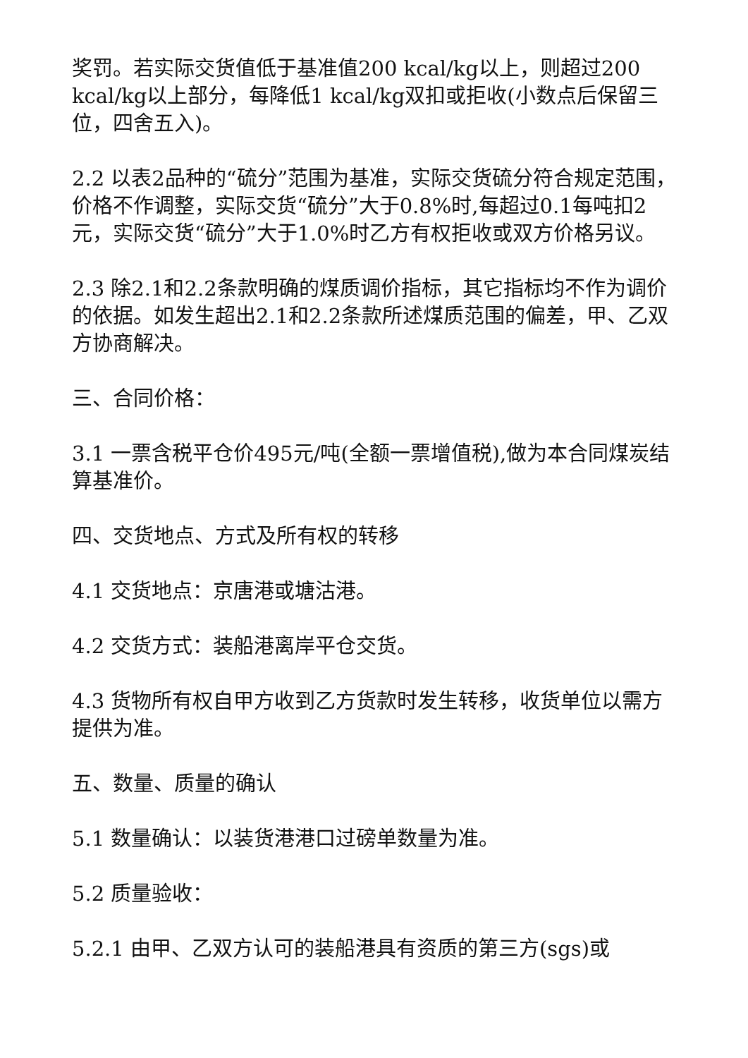奖罚。若实际交货值低于基准值200 kcal/kg以上，则超过200 kcal/kg以上部分，每降低1 kcal/kg双扣或拒收(小数点后保留三位，四舍五入)。
2.2 以表2品种的“硫分”范围为基准，实际交货硫分符合规定范围，价格不作调整，实际交货“硫分”大于0.8%时,每超过0.1每吨扣2元，实际交货“硫分”大于1.0%时乙方有权拒收或双方价格另议。
2.3 除2.1和2.2条款明确的煤质调价指标，其它指标均不作为调价的依据。如发生超出2.1和2.2条款所述煤质范围的偏差，甲、乙双方协商解决。
三、合同价格：
3.1 一票含税平仓价495元/吨(全额一票增值税),做为本合同煤炭结算基准价。
四、交货地点、方式及所有权的转移
4.1 交货地点：京唐港或塘沽港。
4.2 交货方式：装船港离岸平仓交货。
4.3 货物所有权自甲方收到乙方货款时发生转移，收货单位以需方提供为准。
五、数量、质量的确认
5.1 数量确认：以装货港港口过磅单数量为准。
5.2 质量验收：
5.2.1 由甲、乙双方认可的装船港具有资质的第三方(sgs)或